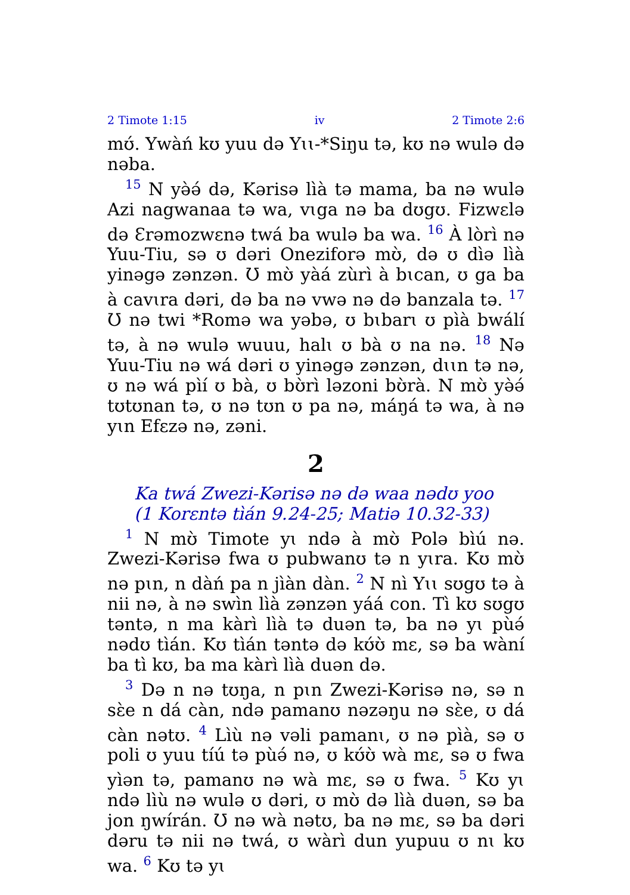2 Timote 1:15 iv 2 Timote 2:6
mʊ́. Ywàń kʊ yuu də Yɩɩ-*Siŋu tə, kʊ nə wulə də nəba.
<sup>15</sup> N yə̀ə́ də, Kərisə lìà tə mama, ba nə wulə Azi nagwanaa tə wa, vɩga nə ba dʊgʊ. Fizwɛlə də Ɛrəmozwɛnə twá ba wulə ba wa. <sup>16</sup> À lòrì nə Yuu-Tiu, sə ʊ dəri Oneziforə mʊ̀, də ʊ dìə lìà yinəgə zənzən. Ʊ mʊ̀ yàá zùrì à bɩcan, ʊ ga ba à cavɩra dəri, də ba nə vwə nə də banzala tə. <sup>17</sup> Ʊ nə twi *Romə wa yəbə, ʊ bɩbarɩ ʊ pìà bwálí tə, à nə wulə wuuu, halɩ ʊ bà ʊ na nə. <sup>18</sup> Nə Yuu-Tiu nə wá dəri ʊ yinəgə zənzən, dɩɩn tə nə, ʊ nə wá pìí ʊ bà, ʊ bʊ̀rì ləzoni bʊ̀rà. N mʊ̀ yə̀ə́ tʊtʊnan tə, ʊ nə tʊn ʊ pa nə, máŋá tə wa, à nə yɩn Efɛzə nə, zəni.
2
Ka twá Zwezi-Kərisə nə də waa nədʊ yoo
(1 Korɛntə tìán 9.24-25; Matiə 10.32-33)
<sup>1</sup> N mʊ̀ Timote yɩ ndə à mʊ̀ Polə bìú nə. Zwezi-Kərisə fwa ʊ pubwanʊ tə n yɩra. Kʊ mʊ̀ nə pɩn, n dàń pa n jìàn dàn. <sup>2</sup> N nì Yɩɩ sʊgʊ tə à nii nə, à nə swìn lìà zənzən yáá con. Tì kʊ sʊgʊ təntə, n ma kàrì lìà tə duən tə, ba nə yɩ pùə́ nədʊ tìán. Kʊ tìán təntə də kʊ́ʊ̀ mɛ, sə ba wàní ba tì kʊ, ba ma kàrì lìà duən də.
<sup>3</sup> Də n nə tʊŋa, n pɩn Zwezi-Kərisə nə, sə n sɛ̀e n dá càn, ndə pamanʊ nəzəŋu nə sɛ̀e, ʊ dá càn nətʊ. <sup>4</sup> Lìù nə vəli pamanɩ, ʊ nə pìà, sə ʊ poli ʊ yuu tíú tə pùə́ nə, ʊ kʊ́ʊ̀ wà mɛ, sə ʊ fwa yìən tə, pamanʊ nə wà mɛ, sə ʊ fwa. <sup>5</sup> Kʊ yɩ ndə lìù nə wulə ʊ dəri, ʊ mʊ̀ də lìà duən, sə ba jon ŋwírán. Ʊ nə wà nətʊ, ba nə mɛ, sə ba dəri dəru tə nii nə twá, ʊ wàrì dun yupuu ʊ nɩ kʊ wa. <sup>6</sup> Kʊ tə yɩ